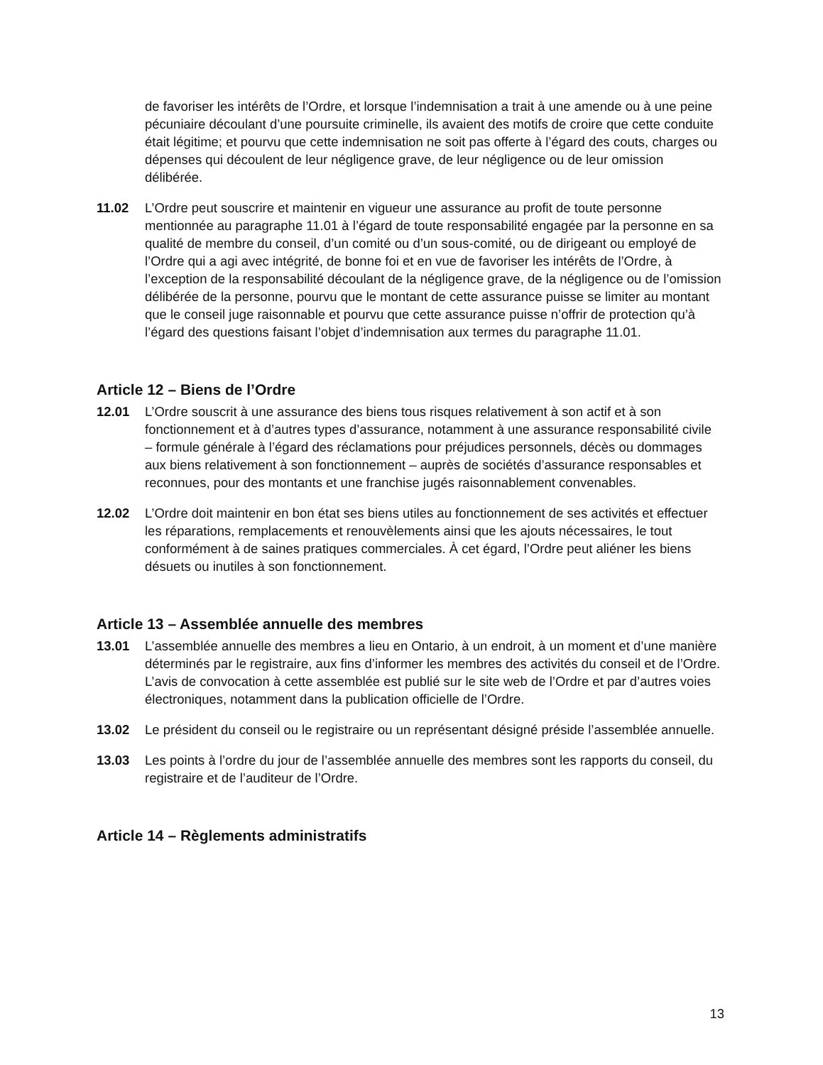de favoriser les intérêts de l’Ordre, et lorsque l’indemnisation a trait à une amende ou à une peine pécuniaire découlant d’une poursuite criminelle, ils avaient des motifs de croire que cette conduite était légitime; et pourvu que cette indemnisation ne soit pas offerte à l’égard des couts, charges ou dépenses qui découlent de leur négligence grave, de leur négligence ou de leur omission délibérée.
11.02 L’Ordre peut souscrire et maintenir en vigueur une assurance au profit de toute personne mentionnée au paragraphe 11.01 à l’égard de toute responsabilité engagée par la personne en sa qualité de membre du conseil, d’un comité ou d’un sous-comité, ou de dirigeant ou employé de l’Ordre qui a agi avec intégrité, de bonne foi et en vue de favoriser les intérêts de l’Ordre, à l’exception de la responsabilité découlant de la négligence grave, de la négligence ou de l’omission délibérée de la personne, pourvu que le montant de cette assurance puisse se limiter au montant que le conseil juge raisonnable et pourvu que cette assurance puisse n’offrir de protection qu’à l’égard des questions faisant l’objet d’indemnisation aux termes du paragraphe 11.01.
Article 12 – Biens de l’Ordre
12.01 L’Ordre souscrit à une assurance des biens tous risques relativement à son actif et à son fonctionnement et à d’autres types d’assurance, notamment à une assurance responsabilité civile – formule générale à l’égard des réclamations pour préjudices personnels, décès ou dommages aux biens relativement à son fonctionnement – auprès de sociétés d’assurance responsables et reconnues, pour des montants et une franchise jugés raisonnablement convenables.
12.02 L’Ordre doit maintenir en bon état ses biens utiles au fonctionnement de ses activités et effectuer les réparations, remplacements et renouvèlements ainsi que les ajouts nécessaires, le tout conformément à de saines pratiques commerciales. À cet égard, l’Ordre peut aliéner les biens désuets ou inutiles à son fonctionnement.
Article 13 – Assemblée annuelle des membres
13.01 L’assemblée annuelle des membres a lieu en Ontario, à un endroit, à un moment et d’une manière déterminés par le registraire, aux fins d’informer les membres des activités du conseil et de l’Ordre. L’avis de convocation à cette assemblée est publié sur le site web de l’Ordre et par d’autres voies électroniques, notamment dans la publication officielle de l’Ordre.
13.02 Le président du conseil ou le registraire ou un représentant désigné préside l’assemblée annuelle.
13.03 Les points à l’ordre du jour de l’assemblée annuelle des membres sont les rapports du conseil, du registraire et de l’auditeur de l’Ordre.
Article 14 – Règlements administratifs
13